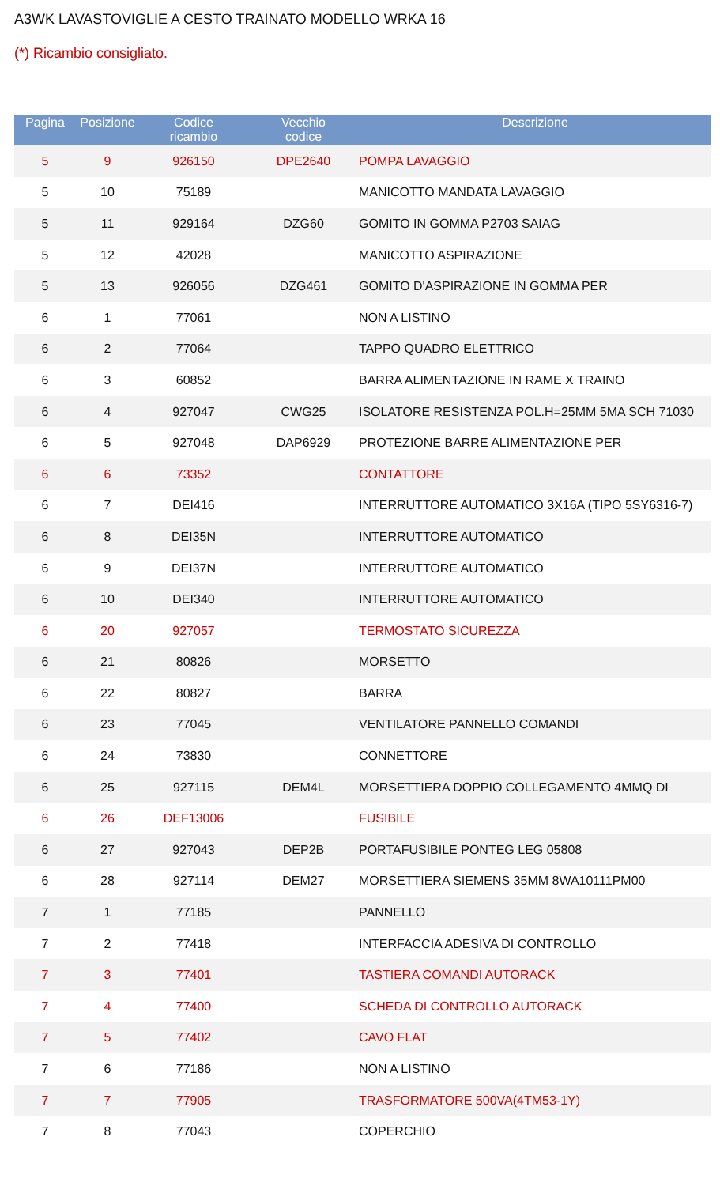A3WK LAVASTOVIGLIE A CESTO TRAINATO MODELLO WRKA 16
(*) Ricambio consigliato.
| Pagina | Posizione | Codice ricambio | Vecchio codice | Descrizione |
| --- | --- | --- | --- | --- |
| 5 | 9 | 926150 | DPE2640 | POMPA LAVAGGIO |
| 5 | 10 | 75189 | | MANICOTTO MANDATA LAVAGGIO |
| 5 | 11 | 929164 | DZG60 | GOMITO IN GOMMA P2703 SAIAG |
| 5 | 12 | 42028 | | MANICOTTO ASPIRAZIONE |
| 5 | 13 | 926056 | DZG461 | GOMITO D'ASPIRAZIONE IN GOMMA PER |
| 6 | 1 | 77061 | | NON A LISTINO |
| 6 | 2 | 77064 | | TAPPO QUADRO ELETTRICO |
| 6 | 3 | 60852 | | BARRA ALIMENTAZIONE IN RAME X TRAINO |
| 6 | 4 | 927047 | CWG25 | ISOLATORE RESISTENZA POL.H=25MM 5MA SCH 71030 |
| 6 | 5 | 927048 | DAP6929 | PROTEZIONE BARRE ALIMENTAZIONE PER |
| 6 | 6 | 73352 | | CONTATTORE |
| 6 | 7 | DEI416 | | INTERRUTTORE AUTOMATICO 3X16A (TIPO 5SY6316-7) |
| 6 | 8 | DEI35N | | INTERRUTTORE AUTOMATICO |
| 6 | 9 | DEI37N | | INTERRUTTORE AUTOMATICO |
| 6 | 10 | DEI340 | | INTERRUTTORE AUTOMATICO |
| 6 | 20 | 927057 | | TERMOSTATO SICUREZZA |
| 6 | 21 | 80826 | | MORSETTO |
| 6 | 22 | 80827 | | BARRA |
| 6 | 23 | 77045 | | VENTILATORE PANNELLO COMANDI |
| 6 | 24 | 73830 | | CONNETTORE |
| 6 | 25 | 927115 | DEM4L | MORSETTIERA DOPPIO COLLEGAMENTO 4MMQ DI |
| 6 | 26 | DEF13006 | | FUSIBILE |
| 6 | 27 | 927043 | DEP2B | PORTAFUSIBILE PONTEG LEG 05808 |
| 6 | 28 | 927114 | DEM27 | MORSETTIERA SIEMENS 35MM 8WA10111PM00 |
| 7 | 1 | 77185 | | PANNELLO |
| 7 | 2 | 77418 | | INTERFACCIA ADESIVA DI CONTROLLO |
| 7 | 3 | 77401 | | TASTIERA COMANDI AUTORACK |
| 7 | 4 | 77400 | | SCHEDA DI CONTROLLO AUTORACK |
| 7 | 5 | 77402 | | CAVO FLAT |
| 7 | 6 | 77186 | | NON A LISTINO |
| 7 | 7 | 77905 | | TRASFORMATORE 500VA(4TM53-1Y) |
| 7 | 8 | 77043 | | COPERCHIO |